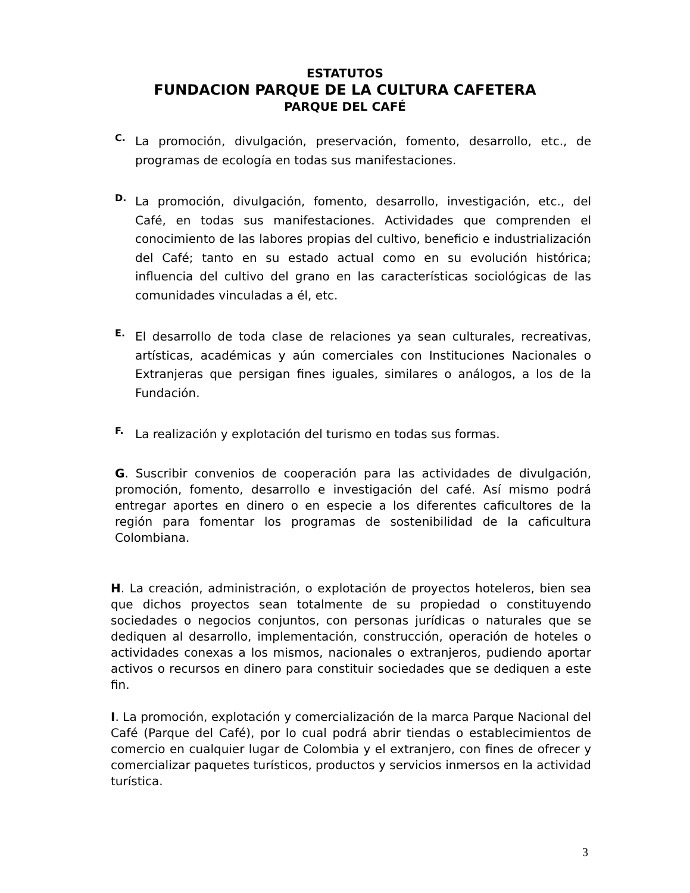ESTATUTOS
FUNDACION PARQUE DE LA CULTURA CAFETERA
PARQUE DEL CAFÉ
C.
La promoción, divulgación, preservación, fomento, desarrollo, etc., de programas de ecología en todas sus manifestaciones.
D.
La promoción, divulgación, fomento, desarrollo, investigación, etc., del Café, en todas sus manifestaciones. Actividades que comprenden el conocimiento de las labores propias del cultivo, beneficio e industrialización del Café; tanto en su estado actual como en su evolución histórica; influencia del cultivo del grano en las características sociológicas de las comunidades vinculadas a él, etc.
E.
El desarrollo de toda clase de relaciones ya sean culturales, recreativas, artísticas, académicas y aún comerciales con Instituciones Nacionales o Extranjeras que persigan fines iguales, similares o análogos, a los de la Fundación.
F.
La realización y explotación del turismo en todas sus formas.
G. Suscribir convenios de cooperación para las actividades de divulgación, promoción, fomento, desarrollo e investigación del café. Así mismo podrá entregar aportes en dinero o en especie a los diferentes caficultores de la región para fomentar los programas de sostenibilidad de la caficultura Colombiana.
H. La creación, administración, o explotación de proyectos hoteleros, bien sea que dichos proyectos sean totalmente de su propiedad o constituyendo sociedades o negocios conjuntos, con personas jurídicas o naturales que se dediquen al desarrollo, implementación, construcción, operación de hoteles o actividades conexas a los mismos, nacionales o extranjeros, pudiendo aportar activos o recursos en dinero para constituir sociedades que se dediquen a este fin.
I. La promoción, explotación y comercialización de la marca Parque Nacional del Café (Parque del Café), por lo cual podrá abrir tiendas o establecimientos de comercio en cualquier lugar de Colombia y el extranjero, con fines de ofrecer y comercializar paquetes turísticos, productos y servicios inmersos en la actividad turística.
3